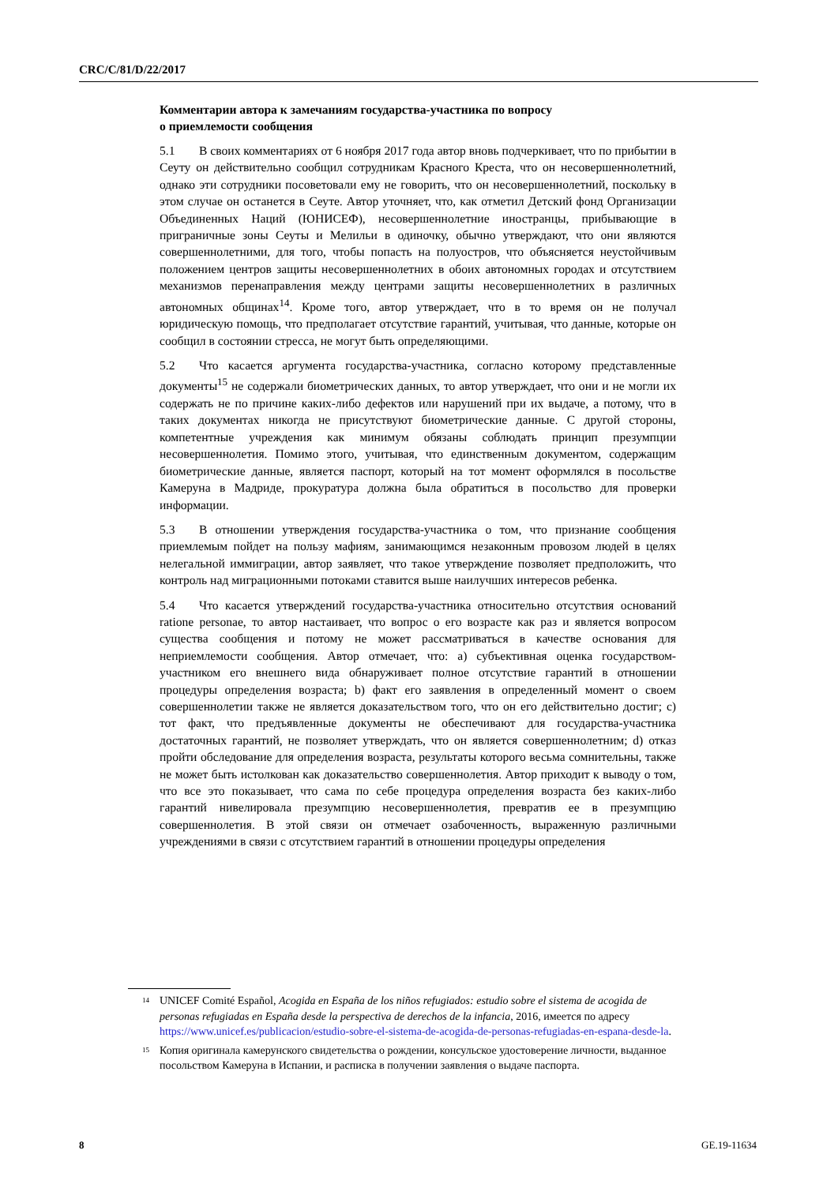CRC/C/81/D/22/2017
Комментарии автора к замечаниям государства-участника по вопросу
о приемлемости сообщения
5.1 В своих комментариях от 6 ноября 2017 года автор вновь подчеркивает, что по прибытии в Сеуту он действительно сообщил сотрудникам Красного Креста, что он несовершеннолетний, однако эти сотрудники посоветовали ему не говорить, что он несовершеннолетний, поскольку в этом случае он останется в Сеуте. Автор уточняет, что, как отметил Детский фонд Организации Объединенных Наций (ЮНИСЕФ), несовершеннолетние иностранцы, прибывающие в приграничные зоны Сеуты и Мелильи в одиночку, обычно утверждают, что они являются совершеннолетними, для того, чтобы попасть на полуостров, что объясняется неустойчивым положением центров защиты несовершеннолетних в обоих автономных городах и отсутствием механизмов перенаправления между центрами защиты несовершеннолетних в различных автономных общинах<sup>14</sup>. Кроме того, автор утверждает, что в то время он не получал юридическую помощь, что предполагает отсутствие гарантий, учитывая, что данные, которые он сообщил в состоянии стресса, не могут быть определяющими.
5.2 Что касается аргумента государства-участника, согласно которому представленные документы<sup>15</sup> не содержали биометрических данных, то автор утверждает, что они и не могли их содержать не по причине каких-либо дефектов или нарушений при их выдаче, а потому, что в таких документах никогда не присутствуют биометрические данные. С другой стороны, компетентные учреждения как минимум обязаны соблюдать принцип презумпции несовершеннолетия. Помимо этого, учитывая, что единственным документом, содержащим биометрические данные, является паспорт, который на тот момент оформлялся в посольстве Камеруна в Мадриде, прокуратура должна была обратиться в посольство для проверки информации.
5.3 В отношении утверждения государства-участника о том, что признание сообщения приемлемым пойдет на пользу мафиям, занимающимся незаконным провозом людей в целях нелегальной иммиграции, автор заявляет, что такое утверждение позволяет предположить, что контроль над миграционными потоками ставится выше наилучших интересов ребенка.
5.4 Что касается утверждений государства-участника относительно отсутствия оснований ratione personae, то автор настаивает, что вопрос о его возрасте как раз и является вопросом существа сообщения и потому не может рассматриваться в качестве основания для неприемлемости сообщения. Автор отмечает, что: a) субъективная оценка государством-участником его внешнего вида обнаруживает полное отсутствие гарантий в отношении процедуры определения возраста; b) факт его заявления в определенный момент о своем совершеннолетии также не является доказательством того, что он его действительно достиг; c) тот факт, что предъявленные документы не обеспечивают для государства-участника достаточных гарантий, не позволяет утверждать, что он является совершеннолетним; d) отказ пройти обследование для определения возраста, результаты которого весьма сомнительны, также не может быть истолкован как доказательство совершеннолетия. Автор приходит к выводу о том, что все это показывает, что сама по себе процедура определения возраста без каких-либо гарантий нивелировала презумпцию несовершеннолетия, превратив ее в презумпцию совершеннолетия. В этой связи он отмечает озабоченность, выраженную различными учреждениями в связи с отсутствием гарантий в отношении процедуры определения
<sup>14</sup> UNICEF Comité Español, Acogida en España de los niños refugiados: estudio sobre el sistema de acogida de personas refugiadas en España desde la perspectiva de derechos de la infancia, 2016, имеется по адресу https://www.unicef.es/publicacion/estudio-sobre-el-sistema-de-acogida-de-personas-refugiadas-en-espana-desde-la.
<sup>15</sup> Копия оригинала камерунского свидетельства о рождении, консульское удостоверение личности, выданное посольством Камеруна в Испании, и расписка в получении заявления о выдаче паспорта.
8 GE.19-11634